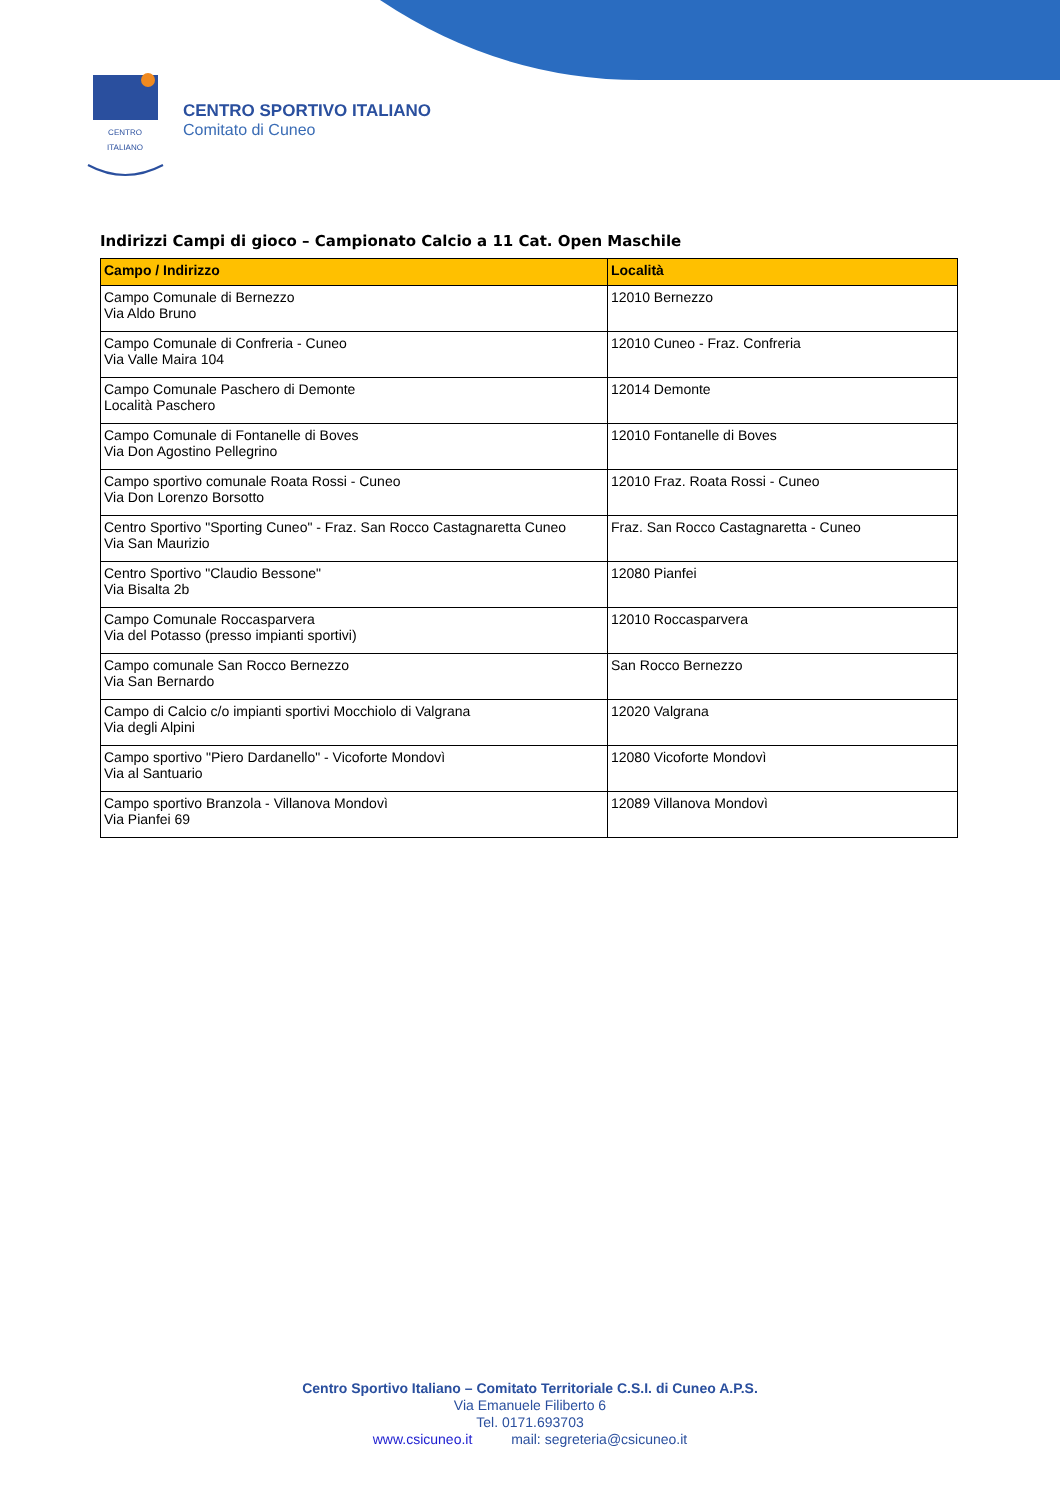CENTRO
ITALIANO
CENTRO SPORTIVO ITALIANO
Comitato di Cuneo
Indirizzi Campi di gioco – Campionato Calcio a 11 Cat. Open Maschile
| Campo / Indirizzo | Località |
| --- | --- |
| Campo Comunale di Bernezzo Via Aldo Bruno | 12010 Bernezzo |
| Campo Comunale di Confreria - Cuneo Via Valle Maira 104 | 12010 Cuneo - Fraz. Confreria |
| Campo Comunale Paschero di Demonte Località Paschero | 12014 Demonte |
| Campo Comunale di Fontanelle di Boves Via Don Agostino Pellegrino | 12010 Fontanelle di Boves |
| Campo sportivo comunale Roata Rossi - Cuneo Via Don Lorenzo Borsotto | 12010 Fraz. Roata Rossi - Cuneo |
| Centro Sportivo "Sporting Cuneo" - Fraz. San Rocco Castagnaretta Cuneo Via San Maurizio | Fraz. San Rocco Castagnaretta - Cuneo |
| Centro Sportivo "Claudio Bessone" Via Bisalta 2b | 12080 Pianfei |
| Campo Comunale Roccasparvera Via del Potasso (presso impianti sportivi) | 12010 Roccasparvera |
| Campo comunale San Rocco Bernezzo Via San Bernardo | San Rocco Bernezzo |
| Campo di Calcio c/o impianti sportivi Mocchiolo di Valgrana Via degli Alpini | 12020 Valgrana |
| Campo sportivo "Piero Dardanello" - Vicoforte Mondovì Via al Santuario | 12080 Vicoforte Mondovì |
| Campo sportivo Branzola - Villanova Mondovì Via Pianfei 69 | 12089 Villanova Mondovì |
Centro Sportivo Italiano – Comitato Territoriale C.S.I. di Cuneo A.P.S.
Via Emanuele Filiberto 6
Tel. 0171.693703
www.csicuneo.it mail: segreteria@csicuneo.it